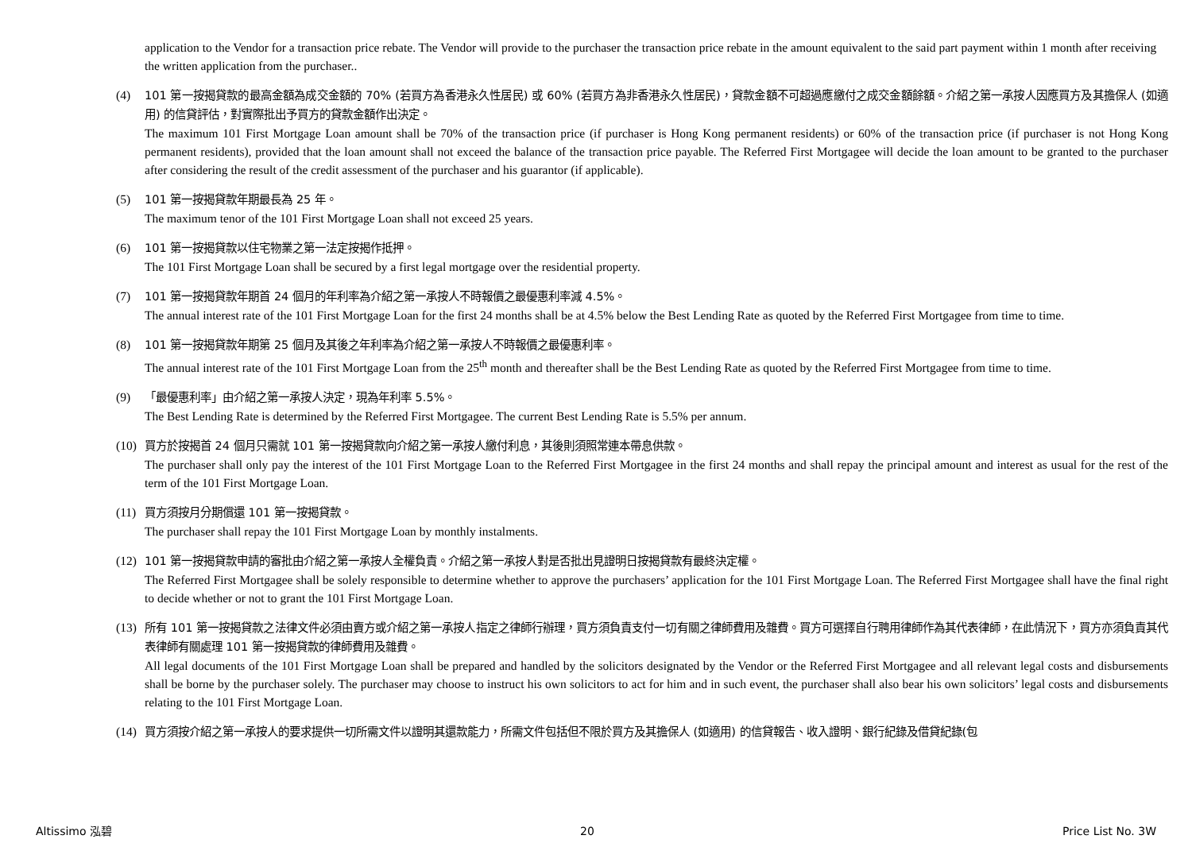application to the Vendor for a transaction price rebate. The Vendor will provide to the purchaser the transaction price rebate in the amount equivalent to the said part payment within 1 month after receiving the written application from the purchaser..
(4) 101 第一按揭貸款的最高金額為成交金額的 70% (若買方為香港永久性居民) 或 60% (若買方為非香港永久性居民)，貸款金額不可超過應繳付之成交金額餘額。介紹之第一承按人因應買方及其擔保人 (如適用) 的信貸評估，對實際批出予買方的貸款金額作出決定。
The maximum 101 First Mortgage Loan amount shall be 70% of the transaction price (if purchaser is Hong Kong permanent residents) or 60% of the transaction price (if purchaser is not Hong Kong permanent residents), provided that the loan amount shall not exceed the balance of the transaction price payable. The Referred First Mortgagee will decide the loan amount to be granted to the purchaser after considering the result of the credit assessment of the purchaser and his guarantor (if applicable).
(5) 101 第一按揭貸款年期最長為 25 年。
The maximum tenor of the 101 First Mortgage Loan shall not exceed 25 years.
(6) 101 第一按揭貸款以住宅物業之第一法定按揭作抵押。
The 101 First Mortgage Loan shall be secured by a first legal mortgage over the residential property.
(7) 101 第一按揭貸款年期首 24 個月的年利率為介紹之第一承按人不時報價之最優惠利率減 4.5%。
The annual interest rate of the 101 First Mortgage Loan for the first 24 months shall be at 4.5% below the Best Lending Rate as quoted by the Referred First Mortgagee from time to time.
(8) 101 第一按揭貸款年期第 25 個月及其後之年利率為介紹之第一承按人不時報價之最優惠利率。
The annual interest rate of the 101 First Mortgage Loan from the 25<sup>th</sup> month and thereafter shall be the Best Lending Rate as quoted by the Referred First Mortgagee from time to time.
(9) 「最優惠利率」由介紹之第一承按人決定，現為年利率 5.5%。
The Best Lending Rate is determined by the Referred First Mortgagee. The current Best Lending Rate is 5.5% per annum.
(10)
買方於按揭首 24 個月只需就 101 第一按揭貸款向介紹之第一承按人繳付利息，其後則須照常連本帶息供款。
The purchaser shall only pay the interest of the 101 First Mortgage Loan to the Referred First Mortgagee in the first 24 months and shall repay the principal amount and interest as usual for the rest of the term of the 101 First Mortgage Loan.
(11)
買方須按月分期償還 101 第一按揭貸款。
The purchaser shall repay the 101 First Mortgage Loan by monthly instalments.
(12)
101 第一按揭貸款申請的審批由介紹之第一承按人全權負責。介紹之第一承按人對是否批出見證明日按揭貸款有最終決定權。
The Referred First Mortgagee shall be solely responsible to determine whether to approve the purchasers’ application for the 101 First Mortgage Loan. The Referred First Mortgagee shall have the final right to decide whether or not to grant the 101 First Mortgage Loan.
(13)
所有 101 第一按揭貸款之法律文件必須由賣方或介紹之第一承按人指定之律師行辦理，買方須負責支付一切有關之律師費用及雜費。買方可選擇自行聘用律師作為其代表律師，在此情況下，買方亦須負責其代表律師有關處理 101 第一按揭貸款的律師費用及雜費。
All legal documents of the 101 First Mortgage Loan shall be prepared and handled by the solicitors designated by the Vendor or the Referred First Mortgagee and all relevant legal costs and disbursements shall be borne by the purchaser solely. The purchaser may choose to instruct his own solicitors to act for him and in such event, the purchaser shall also bear his own solicitors’ legal costs and disbursements relating to the 101 First Mortgage Loan.
(14)
買方須按介紹之第一承按人的要求提供一切所需文件以證明其還款能力，所需文件包括但不限於買方及其擔保人 (如適用) 的信貸報告、收入證明、銀行紀錄及借貸紀錄(包
Altissimo 泓碧 20 Price List No. 3W